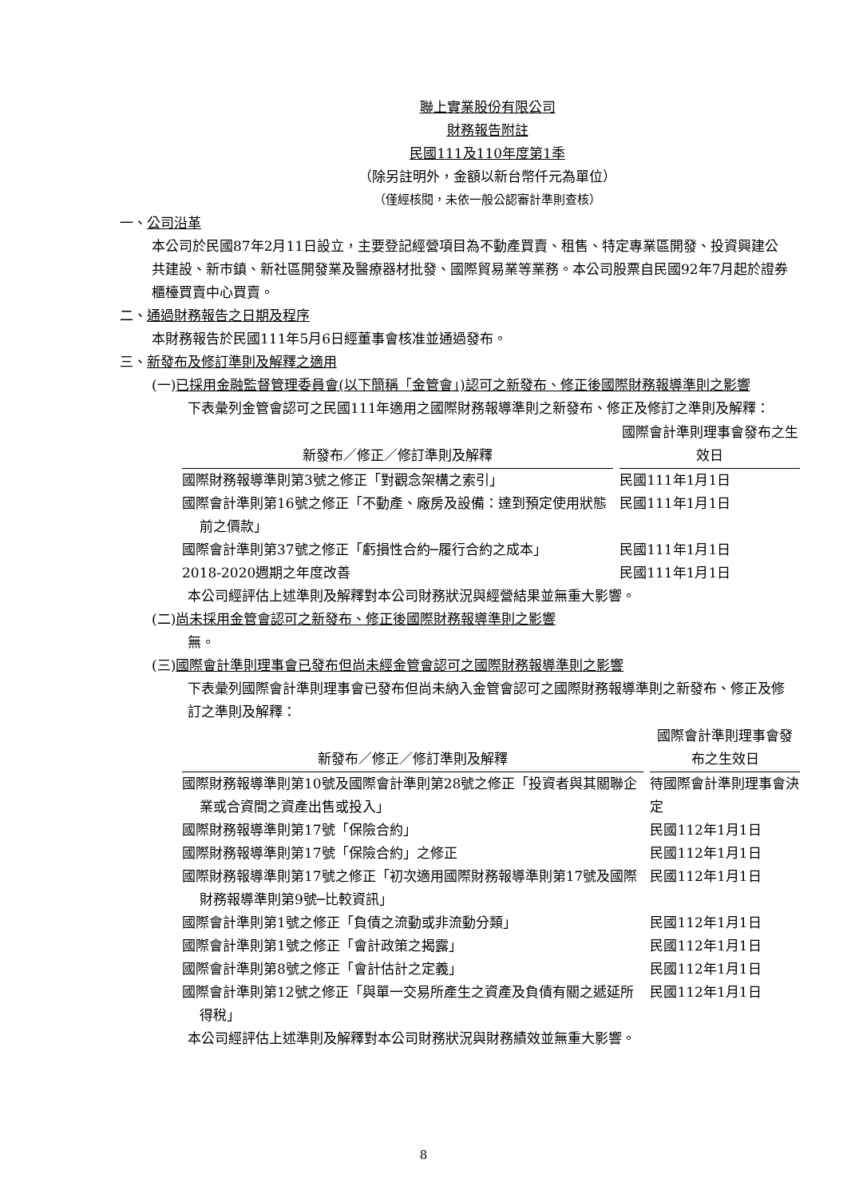聯上實業股份有限公司
財務報告附註
民國111及110年度第1季
（除另註明外，金額以新台幣仟元為單位）
（僅經核閱，未依一般公認審計準則查核）
一、公司沿革
本公司於民國87年2月11日設立，主要登記經營項目為不動產買賣、租售、特定專業區開發、投資興建公共建設、新市鎮、新社區開發業及醫療器材批發、國際貿易業等業務。本公司股票自民國92年7月起於證券櫃檯買賣中心買賣。
二、通過財務報告之日期及程序
本財務報告於民國111年5月6日經董事會核准並通過發布。
三、新發布及修訂準則及解釋之適用
(一)已採用金融監督管理委員會(以下簡稱「金管會」)認可之新發布、修正後國際財務報導準則之影響
下表彙列金管會認可之民國111年適用之國際財務報導準則之新發布、修正及修訂之準則及解釋：
| 新發布／修正／修訂準則及解釋 | 國際會計準則理事會發布之生效日 |
| --- | --- |
| 國際財務報導準則第3號之修正「對觀念架構之索引」 | 民國111年1月1日 |
| 國際會計準則第16號之修正「不動產、廠房及設備：達到預定使用狀態前之價款」 | 民國111年1月1日 |
| 國際會計準則第37號之修正「虧損性合約─履行合約之成本」 | 民國111年1月1日 |
| 2018-2020週期之年度改善 | 民國111年1月1日 |
本公司經評估上述準則及解釋對本公司財務狀況與經營結果並無重大影響。
(二)尚未採用金管會認可之新發布、修正後國際財務報導準則之影響
無。
(三)國際會計準則理事會已發布但尚未經金管會認可之國際財務報導準則之影響
下表彙列國際會計準則理事會已發布但尚未納入金管會認可之國際財務報導準則之新發布、修正及修訂之準則及解釋：
| 新發布／修正／修訂準則及解釋 | 國際會計準則理事會發布之生效日 |
| --- | --- |
| 國際財務報導準則第10號及國際會計準則第28號之修正「投資者與其關聯企業或合資間之資產出售或投入」 | 待國際會計準則理事會決定 |
| 國際財務報導準則第17號「保險合約」 | 民國112年1月1日 |
| 國際財務報導準則第17號「保險合約」之修正 | 民國112年1月1日 |
| 國際財務報導準則第17號之修正「初次適用國際財務報導準則第17號及國際財務報導準則第9號─比較資訊」 | 民國112年1月1日 |
| 國際會計準則第1號之修正「負債之流動或非流動分類」 | 民國112年1月1日 |
| 國際會計準則第1號之修正「會計政策之揭露」 | 民國112年1月1日 |
| 國際會計準則第8號之修正「會計估計之定義」 | 民國112年1月1日 |
| 國際會計準則第12號之修正「與單一交易所產生之資產及負債有關之遞延所得稅」 | 民國112年1月1日 |
本公司經評估上述準則及解釋對本公司財務狀況與財務績效並無重大影響。
8